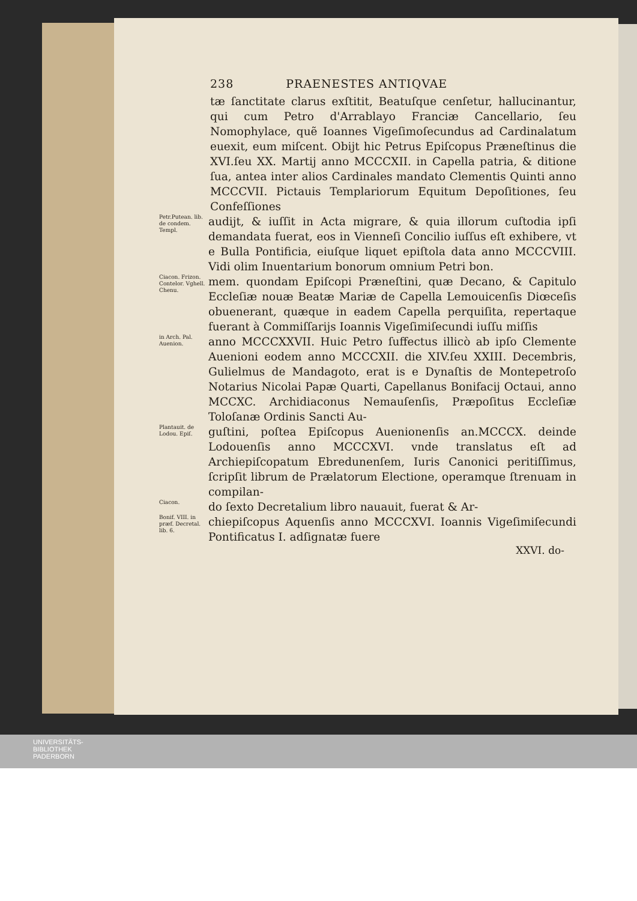238 PRAENESTES ANTIQVAE
tæ ſanctitate clarus exſtitit, Beatuſque cenſetur, hallucinantur, qui cum Petro d'Arrablayo Franciæ Cancellario, ſeu Nomophylace, quẽ Ioannes Vigeſimoſecundus ad Cardinalatum euexit, eum miſcent. Obijt hic Petrus Epiſcopus Præneſtinus die XVI.ſeu XX. Martij anno MCCCXII. in Capella patria, & ditione ſua, antea inter alios Cardinales mandato Clementis Quinti anno MCCCVII. Pictauis Templariorum Equitum Depoſitiones, ſeu Confeſſiones
Petr.Putean. lib. de condem. Templ.
audijt, & iuſſit in Acta migrare, & quia illorum cuſtodia ipſi demandata fuerat, eos in Vienneſi Concilio iuſſus eſt exhibere, vt e Bulla Pontificia, eiuſque liquet epiſtola data anno MCCCVIII. Vidi olim Inuentarium bonorum omnium Petri bon.
Ciacon. Frizon. Contelor. Vghell. Chenu.
mem. quondam Epiſcopi Præneſtini, quæ Decano, & Capitulo Eccleſiæ nouæ Beatæ Mariæ de Capella Lemouicenſis Diœceſis obuenerant, quæque in eadem Capella perquiſita, repertaque fuerant à Commiſſarijs Ioannis Vigeſimiſecundi iuſſu miſſis
in Arch. Pal. Auenion.
anno MCCCXXVII. Huic Petro ſuffectus illicò ab ipſo Clemente Auenioni eodem anno MCCCXII. die XIV.ſeu XXIII. Decembris, Gulielmus de Mandagoto, erat is e Dynaſtis de Montepetroſo Notarius Nicolai Papæ Quarti, Capellanus Bonifacij Octaui, anno MCCXC. Archidiaconus Nemauſenſis, Præpoſitus Eccleſiæ Toloſanæ Ordinis Sancti Au-
Plantauit. de Lodou. Epiſ.
guſtini, poſtea Epiſcopus Auenionenſis an.MCCCX. deinde Lodouenſis anno MCCCXVI. vnde translatus eſt ad Archiepiſcopatum Ebredunenſem, Iuris Canonici peritiſſimus, ſcripſit librum de Prælatorum Electione, operamque ſtrenuam in compilan-
Ciacon.
do ſexto Decretalium libro nauauit, fuerat & Ar-
Bonif. VIII. in præf. Decretal. lib. 6.
chiepiſcopus Aquenſis anno MCCCXVI. Ioannis Vigeſimiſecundi Pontificatus I. adſignatæ fuere
XXVI. do-
UNIVERSITÄTS-
BIBLIOTHEK
PADERBORN